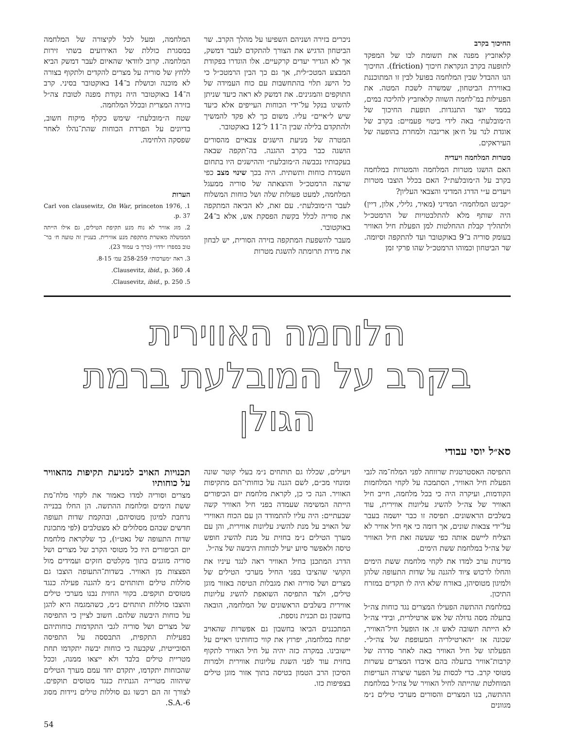החיכוך בקרב
קלאוזביץ מפנה את תשומת לבו של המפקד לתופעה בקרב הנקראת חיכוך (friction). החיכוך הנו ההבדל שבין המלחמה בפועל לבין זו המתוכננת באווירת הביטחון, שמשרה לשכת המטה. את הפעילות במ־לחמה השווה קלאוזביץ להליכה במים, בממד יוצר התנגדות. תופעת החיכוך של ה״מובלעת״ באה לידי ביטוי פעמיים: בקרב של אוגדת לנר על ח׳אן ארינבה ולמחרת בהופעה של העיראקים.
מטרות המלחמה ויעדיה
האם הושגו מטרות המלחמה והמטרות במלחמה בקרב על ה״מובלעת״? האם בכלל הוצבו מטרות ויעדים ע״י הדרג המדיני והצבאי העליון?
״קבינט המלחמה״ המדיני (מאיר, גלילי, אלון, דיין) היה שותף מלא להתלבטויות של הרמטכ״ל ולתהליך קבלת ההחלטות למן הפעלת חיל האוויר בעומק סוריה ב־9 באוקטובר ועד להתקפה וסיומה. שר הביטחון וכמוהו הרמטכ״ל שהו פרקי זמן
ניכרים בזירה ושניהם השפיעו על מהלך הקרב. שר הביטחון הדגיש את הצורך להתקדם לעבר דמשק, אך לא הגדיר יעדים קרקעיים. אלו הוגדרו בפקודת המבצע המטכ״לית, אך גם כך הבין הרמטכ״ל כי כל הישג תלוי בהתחשבות עם כוח העמידה של התוקפים והמגינים. את דמשק לא ראה כיעד שניתן להשיגו בנקל על־ידי הכוחות העייפים אלא כיעד שיש ל״איים״ עליו. משום כך לא פקד להמשיך ולהתקדם בלילה שבין ה־11 ל־12 באוקטובר.
המטרה של מניעת הישגים צבאיים מהסורים הושגה כבר בקרב ההגנה. בה־תקפה שבאה בעקבותיו נכבשה ה״מובלעת״ וההישגים היו בתחום השמדת כוחות ותשתית. היה בכך שינוי מצב כפי שרצה הרמטכ״ל והוצאתה של סוריה ממעגל המלחמה, למעט פעולות שלה ושל כוחות המשלוח לעבר ה״מובלעת״. עם זאת, לא הביאה המתקפה את סוריה לכלל בקשת הפסקת אש, אלא ב־24 באוקטובר.
מעבר להשפעת המתקפה בזירה הסורית, יש לבחון את מידת תרומתה להשגת מטרות
המלחמה, ומעל לכל לקיצורה של המלחמה במסגרת כוללת של האירועים בשתי זירות המלחמה. קרוב לוודאי שהאיום לעבר דמשק הביא ללחץ של סוריה על מצרים להקדים ולתקוף בצורה לא מוכנה וכושלת ב־14 באוקטובר בסיני. קרב ה־14 באוקטובר היה נקודת מפנה לטובת צה״ל בזירה המצרית ובכלל המלחמה.
שטח ה״מובלעת״ שימש כקלף מיקוח חשוב, בדיונים על הפרדת הכוחות שהת־נהלו לאחר שפסקה הלחימה.
הערות
1. Carl von clausewitz, On War, princeton 1976, p. 37.
2. מוג אוויר לא נוח מנע תקיפת הטילים, גם אילו הייתה הממשלה מאשרת מתקפת מנע אווירית. בעניין זה טועה ח׳ בר־טוב בספרו ״דדו״ (כרך ב׳ עמוד 23).
3. ראה ״מערכות״ 258-259 עמ׳ 8-15.
4. Clausevitz, ibid., p. 360.
5. Clausevitz, ibid., p. 250.
הלוחמה האווירית
בקרב על המובלעת ברמת הגולן
סא״ל יוסי עבודי
התפיסה האסטרטגית שרווחה לפני המלח־מה לגבי הפעלת חיל האוויר, הסתמכה על לקחי המלחמות הקודמות, ועיקרה היה כי בכל מלחמה, חייב חיל האוויר של צה״ל להשיג עליונות אווירית, עוד בשלבים הראשונים. תפיסה זו כבר יושמה בעבר על־ידי צבאות שונים, אך דומה כי אף חיל אוויר לא הצליח ליישם אותה כפי שעשה זאת חיל האוויר של צה״ל במלחמת ששת הימים.
מדינות ערב למדו את לקחי מלחמת ששת הימים והחלו לרכוש ציוד להגנה על שדות התעופה שלהן ולמיגון מטוסיהן, באורח שלא היה לו תקדים במזרח התיכון.
במלחמת ההתשה הפעילו המצרים נגד כוחות צה״ל בתעלה מסה גדולה של אש ארטילרית, ובידי צה״ל לא הייתה תשובה לאש זו. אז הופעל חיל־האוויר, שכונה אז ״הארטילריה המעופפת של צה״ל״. הפעלתו של חיל האוויר באה לאחר סדרה של קרבות־אוויר בתעלה בהם איבדו המצרים עשרות מטוסי קרב. כדי לכסות על הפער שיצרה העריפות המוחלטת שהייתה לחיל האוויר של צה״ל במלחמת ההתשה, בנו המצרים והסורים מערכי טילים נ״מ מגוונים
ויעילים, שכללו גם תותחים נ״מ בעלי קוטר שונה ומונחי מכ״ם, לשם הגנה על כוחותי־הם מתקיפות האוויר. הנה כי כן, לקראת מלחמת יום הכיפורים הייתה המשימה שעמדה בפני חיל האוויר קשה שבעתיים: היה עליו להתמודד הן עם הכוח האווירי של האויב על מנת להשיג עליונות אווירית, והן עם מערך הטילים נ״מ בחזית על מנת להשיג חופש טיסה ולאפשר סיוע יעיל לכוחות היבשה של צה״ל.
הדרג המתכנן בחיל האוויר ראה לנגד עיניו את הקושי שהציבו בפני החיל מערכי הטילים של מצרים ושל סוריה ואת מגבלות הטיסה באזור מוגן טילים, ולצד התפיסה השואפת להשיג עליונות אווירית בשלבים הראשונים של המלחמה, הובאה בחשבון גם תכנית נוספת.
המתכננים הביאו בחשבון גם אפשרות שהאויב יפתח במלחמה, יפרוץ את קווי כוחותינו ויאיים על יישובינו. במקרה כזה יהיה על חיל האוויר לתקוף בחזית עוד לפני השגת עליונות אווירית ולמרות הסיכון הרב הטמון בטיסה בתוך אזור מוגן טילים בצפיפות כזו.
תכנויות האויב למניעת תקיפות מהאוויר על כוחותיו
מצרים וסוריה למדו כאמור את לקחי מלח־מת ששת הימים ומלחמת ההתשה. הן החלו בבנייה נרחבת למיגון מטוסיהם, ובהקמת שדות תעופה חדשים שבהם מסלולים לא מצטלבים (לפי מתכונת שדות התעופה של נאט״ו), כך שלקראת מלחמת יום הכיפורים היו כל מטוסי הקרב של מצרים ושל סוריה מוגנים בתוך מקלטים חזקים ועמידים מול הפצצות מן האוויר. בשדות־התעופה הוצבו גם סוללות טילים ותותחים נ״מ להגנה פעילה כנגד מטוסים תוקפים. בקווי החזית נבנו מערכי טילים והוצבו סוללות תותחים נ״מ, כשהמגמה היא להגן על כוחות היבשה שלהם. חשוב לציין כי התפיסה של מצרים ושל סוריה לגבי התקדמות כוחותיהם בפעילות התקפית, התבססה על התפיסה הסובייטית, שקבעה כי כוחות יבשה יתקדמו תחת מטריית טילים בלבד ולא ייצאו ממנה, וככל שהכוחות יתקדמו, יתקדם יחד עמם מערך הטילים שיהווה מטרייה הגנתית כנגד מטוסים תוקפים. לצורך זה הם רכשו גם סוללות טילים ניידות מסוג S.A.-6.
54